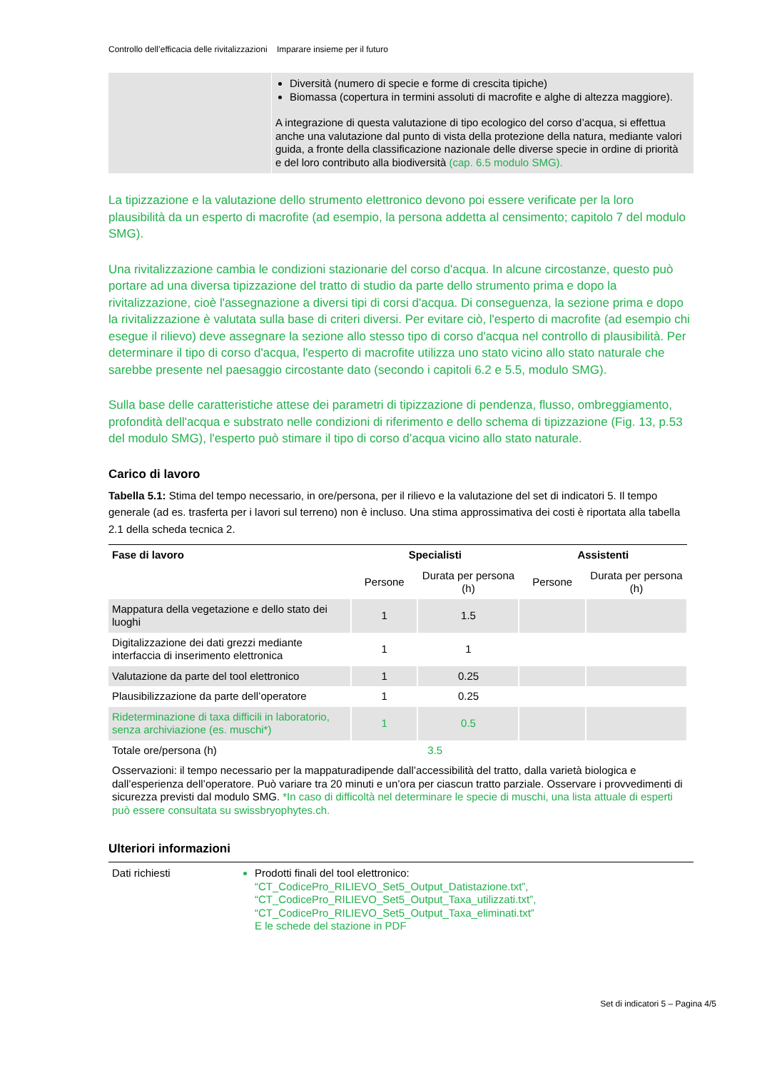Controllo dell’efficacia delle rivitalizzazioni Imparare insieme per il futuro
Diversità (numero di specie e forme di crescita tipiche)
Biomassa (copertura in termini assoluti di macrofite e alghe di altezza maggiore).
A integrazione di questa valutazione di tipo ecologico del corso d’acqua, si effettua anche una valutazione dal punto di vista della protezione della natura, mediante valori guida, a fronte della classificazione nazionale delle diverse specie in ordine di priorità e del loro contributo alla biodiversità (cap. 6.5 modulo SMG).
La tipizzazione e la valutazione dello strumento elettronico devono poi essere verificate per la loro plausibilità da un esperto di macrofite (ad esempio, la persona addetta al censimento; capitolo 7 del modulo SMG).
Una rivitalizzazione cambia le condizioni stazionarie del corso d'acqua. In alcune circostanze, questo può portare ad una diversa tipizzazione del tratto di studio da parte dello strumento prima e dopo la rivitalizzazione, cioè l'assegnazione a diversi tipi di corsi d'acqua. Di conseguenza, la sezione prima e dopo la rivitalizzazione è valutata sulla base di criteri diversi. Per evitare ciò, l'esperto di macrofite (ad esempio chi esegue il rilievo) deve assegnare la sezione allo stesso tipo di corso d'acqua nel controllo di plausibilità. Per determinare il tipo di corso d'acqua, l'esperto di macrofite utilizza uno stato vicino allo stato naturale che sarebbe presente nel paesaggio circostante dato (secondo i capitoli 6.2 e 5.5, modulo SMG).
Sulla base delle caratteristiche attese dei parametri di tipizzazione di pendenza, flusso, ombreggiamento, profondità dell'acqua e substrato nelle condizioni di riferimento e dello schema di tipizzazione (Fig. 13, p.53 del modulo SMG), l'esperto può stimare il tipo di corso d’acqua vicino allo stato naturale.
Carico di lavoro
Tabella 5.1: Stima del tempo necessario, in ore/persona, per il rilievo e la valutazione del set di indicatori 5. Il tempo generale (ad es. trasferta per i lavori sul terreno) non è incluso. Una stima approssimativa dei costi è riportata alla tabella 2.1 della scheda tecnica 2.
| Fase di lavoro | Specialisti | | Assistenti | |
| --- | --- | --- | --- | --- |
| | Persone | Durata per persona (h) | Persone | Durata per persona (h) |
| Mappatura della vegetazione e dello stato dei luoghi | 1 | 1.5 | | |
| Digitalizzazione dei dati grezzi mediante interfaccia di inserimento elettronica | 1 | 1 | | |
| Valutazione da parte del tool elettronico | 1 | 0.25 | | |
| Plausibilizzazione da parte dell’operatore | 1 | 0.25 | | |
| Rideterminazione di taxa difficili in laboratorio, senza archiviazione (es. muschi*) | 1 | 0.5 | | |
| Totale ore/persona (h) | 3.5 | | | |
| Osservazioni: il tempo necessario per la mappaturadipende dall’accessibilità del tratto, dalla varietà biologica e dall’esperienza dell’operatore. Può variare tra 20 minuti e un’ora per ciascun tratto parziale. Osservare i provvedimenti di sicurezza previsti dal modulo SMG. *In caso di difficoltà nel determinare le specie di muschi, una lista attuale di esperti può essere consultata su swissbryophytes.ch. | | | | |
Ulteriori informazioni
Dati richiesti Prodotti finali del tool elettronico:
“CT_CodicePro_RILIEVO_Set5_Output_Datistazione.txt”,
“CT_CodicePro_RILIEVO_Set5_Output_Taxa_utilizzati.txt”,
“CT_CodicePro_RILIEVO_Set5_Output_Taxa_eliminati.txt”
E le schede del stazione in PDF
Set di indicatori 5 – Pagina 4/5